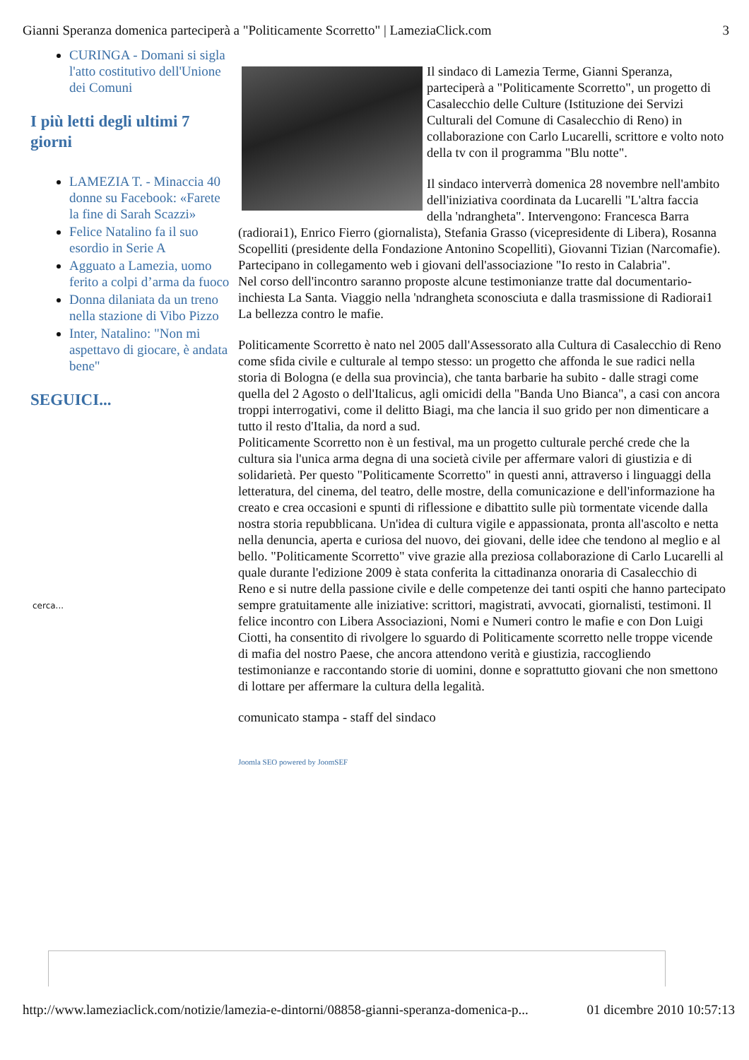Gianni Speranza domenica parteciperà a "Politicamente Scorretto" | LameziaClick.com 3
CURINGA - Domani si sigla l'atto costitutivo dell'Unione dei Comuni
I più letti degli ultimi 7 giorni
LAMEZIA T. - Minaccia 40 donne su Facebook: «Farete la fine di Sarah Scazzi»
Felice Natalino fa il suo esordio in Serie A
Agguato a Lamezia, uomo ferito a colpi d’arma da fuoco
Donna dilaniata da un treno nella stazione di Vibo Pizzo
Inter, Natalino: "Non mi aspettavo di giocare, è andata bene"
SEGUICI...
cerca...
Il sindaco di Lamezia Terme, Gianni Speranza, parteciperà a "Politicamente Scorretto", un progetto di Casalecchio delle Culture (Istituzione dei Servizi Culturali del Comune di Casalecchio di Reno) in collaborazione con Carlo Lucarelli, scrittore e volto noto della tv con il programma "Blu notte".
Il sindaco interverrà domenica 28 novembre nell'ambito dell'iniziativa coordinata da Lucarelli "L'altra faccia della 'ndrangheta". Intervengono: Francesca Barra (radiorai1), Enrico Fierro (giornalista), Stefania Grasso (vicepresidente di Libera), Rosanna Scopelliti (presidente della Fondazione Antonino Scopelliti), Giovanni Tizian (Narcomafie). Partecipano in collegamento web i giovani dell'associazione "Io resto in Calabria".
Nel corso dell'incontro saranno proposte alcune testimonianze tratte dal documentario-inchiesta La Santa. Viaggio nella 'ndrangheta sconosciuta e dalla trasmissione di Radiorai1 La bellezza contro le mafie.
Politicamente Scorretto è nato nel 2005 dall'Assessorato alla Cultura di Casalecchio di Reno come sfida civile e culturale al tempo stesso: un progetto che affonda le sue radici nella storia di Bologna (e della sua provincia), che tanta barbarie ha subito - dalle stragi come quella del 2 Agosto o dell'Italicus, agli omicidi della "Banda Uno Bianca", a casi con ancora troppi interrogativi, come il delitto Biagi, ma che lancia il suo grido per non dimenticare a tutto il resto d'Italia, da nord a sud.
Politicamente Scorretto non è un festival, ma un progetto culturale perché crede che la cultura sia l'unica arma degna di una società civile per affermare valori di giustizia e di solidarietà. Per questo "Politicamente Scorretto" in questi anni, attraverso i linguaggi della letteratura, del cinema, del teatro, delle mostre, della comunicazione e dell'informazione ha creato e crea occasioni e spunti di riflessione e dibattito sulle più tormentate vicende dalla nostra storia repubblicana. Un'idea di cultura vigile e appassionata, pronta all'ascolto e netta nella denuncia, aperta e curiosa del nuovo, dei giovani, delle idee che tendono al meglio e al bello. "Politicamente Scorretto" vive grazie alla preziosa collaborazione di Carlo Lucarelli al quale durante l'edizione 2009 è stata conferita la cittadinanza onoraria di Casalecchio di Reno e si nutre della passione civile e delle competenze dei tanti ospiti che hanno partecipato sempre gratuitamente alle iniziative: scrittori, magistrati, avvocati, giornalisti, testimoni. Il felice incontro con Libera Associazioni, Nomi e Numeri contro le mafie e con Don Luigi Ciotti, ha consentito di rivolgere lo sguardo di Politicamente scorretto nelle troppe vicende di mafia del nostro Paese, che ancora attendono verità e giustizia, raccogliendo testimonianze e raccontando storie di uomini, donne e soprattutto giovani che non smettono di lottare per affermare la cultura della legalità.
comunicato stampa - staff del sindaco
Joomla SEO powered by JoomSEF
http://www.lameziaclick.com/notizie/lamezia-e-dintorni/08858-gianni-speranza-domenica-p... 01 dicembre 2010 10:57:13